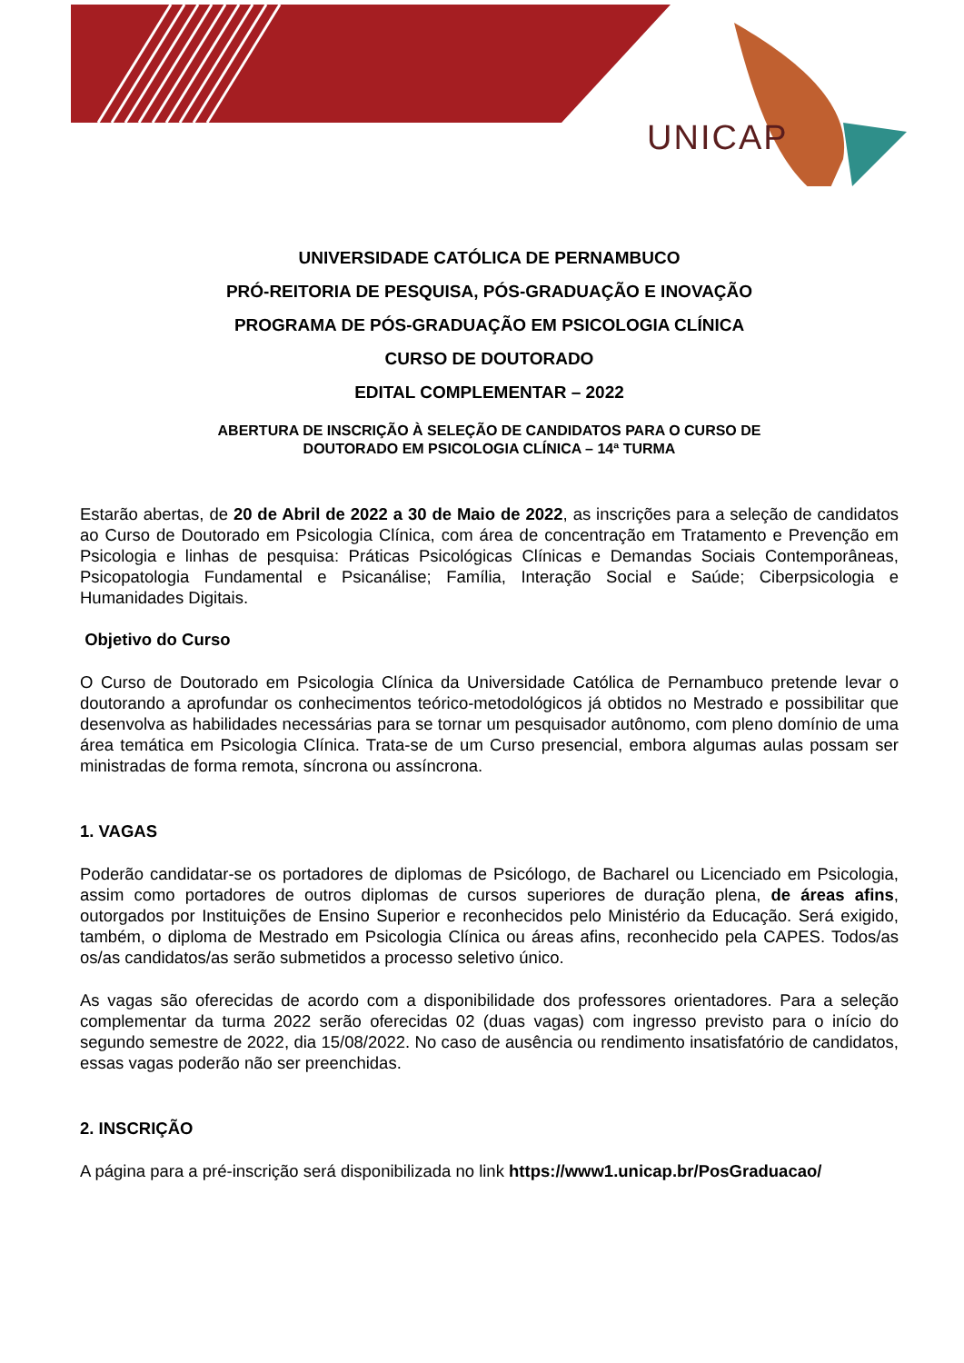UNICAP
UNIVERSIDADE CATÓLICA DE PERNAMBUCO
PRÓ-REITORIA DE PESQUISA, PÓS-GRADUAÇÃO E INOVAÇÃO
PROGRAMA DE PÓS-GRADUAÇÃO EM PSICOLOGIA CLÍNICA
CURSO DE DOUTORADO
EDITAL COMPLEMENTAR – 2022
ABERTURA DE INSCRIÇÃO À SELEÇÃO DE CANDIDATOS PARA O CURSO DE
DOUTORADO EM PSICOLOGIA CLÍNICA – 14ª TURMA
Estarão abertas, de 20 de Abril de 2022 a 30 de Maio de 2022, as inscrições para a seleção de candidatos ao Curso de Doutorado em Psicologia Clínica, com área de concentração em Tratamento e Prevenção em Psicologia e linhas de pesquisa: Práticas Psicológicas Clínicas e Demandas Sociais Contemporâneas, Psicopatologia Fundamental e Psicanálise; Família, Interação Social e Saúde; Ciberpsicologia e Humanidades Digitais.
Objetivo do Curso
O Curso de Doutorado em Psicologia Clínica da Universidade Católica de Pernambuco pretende levar o doutorando a aprofundar os conhecimentos teórico-metodológicos já obtidos no Mestrado e possibilitar que desenvolva as habilidades necessárias para se tornar um pesquisador autônomo, com pleno domínio de uma área temática em Psicologia Clínica. Trata-se de um Curso presencial, embora algumas aulas possam ser ministradas de forma remota, síncrona ou assíncrona.
1. VAGAS
Poderão candidatar-se os portadores de diplomas de Psicólogo, de Bacharel ou Licenciado em Psicologia, assim como portadores de outros diplomas de cursos superiores de duração plena, de áreas afins, outorgados por Instituições de Ensino Superior e reconhecidos pelo Ministério da Educação. Será exigido, também, o diploma de Mestrado em Psicologia Clínica ou áreas afins, reconhecido pela CAPES. Todos/as os/as candidatos/as serão submetidos a processo seletivo único.
As vagas são oferecidas de acordo com a disponibilidade dos professores orientadores. Para a seleção complementar da turma 2022 serão oferecidas 02 (duas vagas) com ingresso previsto para o início do segundo semestre de 2022, dia 15/08/2022. No caso de ausência ou rendimento insatisfatório de candidatos, essas vagas poderão não ser preenchidas.
2. INSCRIÇÃO
A página para a pré-inscrição será disponibilizada no link https://www1.unicap.br/PosGraduacao/